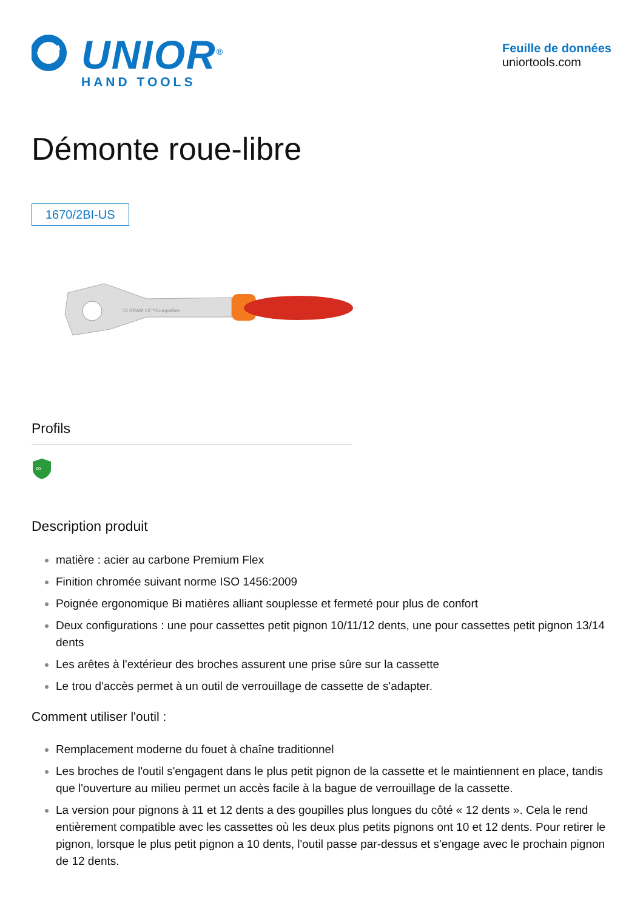UNIOR<sup>®</sup>
HAND TOOLS
Feuille de données
uniortools.com
Démonte roue-libre
1670/2BI-US
12 SRAM 1X™Compatible
Profils
∞
Description produit
matière : acier au carbone Premium Flex
Finition chromée suivant norme ISO 1456:2009
Poignée ergonomique Bi matières alliant souplesse et fermeté pour plus de confort
Deux configurations : une pour cassettes petit pignon 10/11/12 dents, une pour cassettes petit pignon 13/14 dents
Les arêtes à l'extérieur des broches assurent une prise sûre sur la cassette
Le trou d'accès permet à un outil de verrouillage de cassette de s'adapter.
Comment utiliser l'outil :
Remplacement moderne du fouet à chaîne traditionnel
Les broches de l'outil s'engagent dans le plus petit pignon de la cassette et le maintiennent en place, tandis que l'ouverture au milieu permet un accès facile à la bague de verrouillage de la cassette.
La version pour pignons à 11 et 12 dents a des goupilles plus longues du côté « 12 dents ». Cela le rend entièrement compatible avec les cassettes où les deux plus petits pignons ont 10 et 12 dents. Pour retirer le pignon, lorsque le plus petit pignon a 10 dents, l'outil passe par-dessus et s'engage avec le prochain pignon de 12 dents.